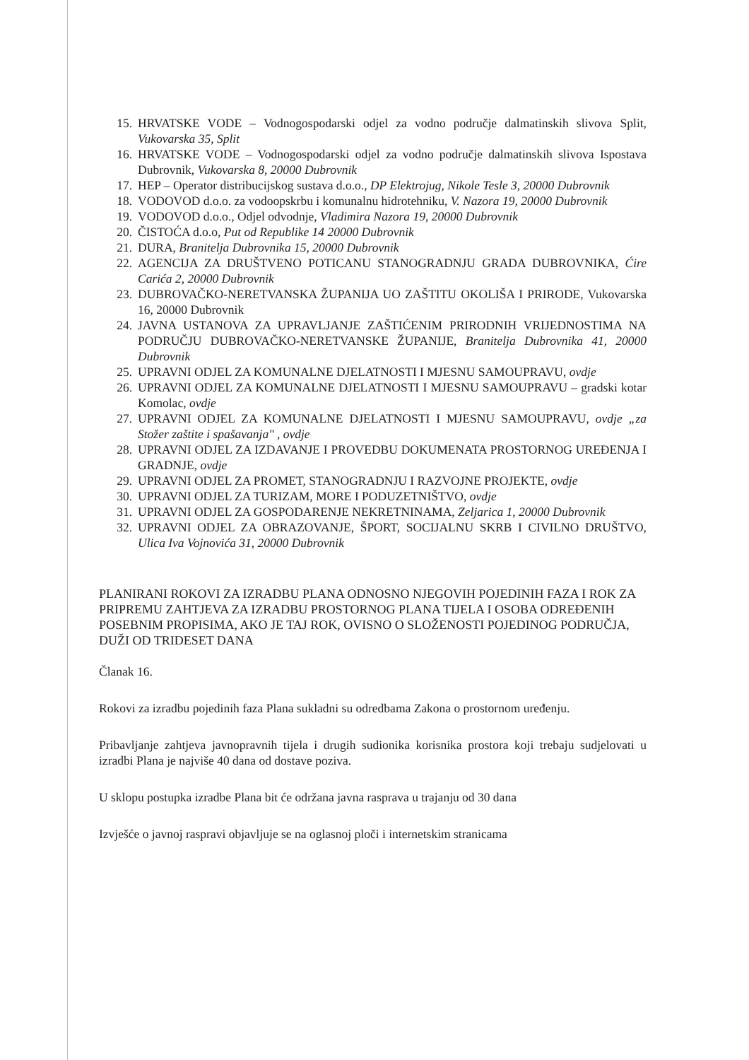15. HRVATSKE VODE – Vodnogospodarski odjel za vodno područje dalmatinskih slivova Split, Vukovarska 35, Split
16. HRVATSKE VODE – Vodnogospodarski odjel za vodno područje dalmatinskih slivova Ispostava Dubrovnik, Vukovarska 8, 20000 Dubrovnik
17. HEP – Operator distribucijskog sustava d.o.o., DP Elektrojug, Nikole Tesle 3, 20000 Dubrovnik
18. VODOVOD d.o.o. za vodoopskrbu i komunalnu hidrotehniku, V. Nazora 19, 20000 Dubrovnik
19. VODOVOD d.o.o., Odjel odvodnje, Vladimira Nazora 19, 20000 Dubrovnik
20. ČISTOĆA d.o.o, Put od Republike 14 20000 Dubrovnik
21. DURA, Branitelja Dubrovnika 15, 20000 Dubrovnik
22. AGENCIJA ZA DRUŠTVENO POTICANU STANOGRADNJU GRADA DUBROVNIKA, Ćire Carića 2, 20000 Dubrovnik
23. DUBROVAČKO-NERETVANSKA ŽUPANIJA UO ZAŠTITU OKOLIŠA I PRIRODE, Vukovarska 16, 20000 Dubrovnik
24. JAVNA USTANOVA ZA UPRAVLJANJE ZAŠTIĆENIM PRIRODNIH VRIJEDNOSTIMA NA PODRUČJU DUBROVAČKO-NERETVANSKE ŽUPANIJE, Branitelja Dubrovnika 41, 20000 Dubrovnik
25. UPRAVNI ODJEL ZA KOMUNALNE DJELATNOSTI I MJESNU SAMOUPRAVU, ovdje
26. UPRAVNI ODJEL ZA KOMUNALNE DJELATNOSTI I MJESNU SAMOUPRAVU – gradski kotar Komolac, ovdje
27. UPRAVNI ODJEL ZA KOMUNALNE DJELATNOSTI I MJESNU SAMOUPRAVU, ovdje „za Stožer zaštite i spašavanja" , ovdje
28. UPRAVNI ODJEL ZA IZDAVANJE I PROVEDBU DOKUMENATA PROSTORNOG UREĐENJA I GRADNJE, ovdje
29. UPRAVNI ODJEL ZA PROMET, STANOGRADNJU I RAZVOJNE PROJEKTE, ovdje
30. UPRAVNI ODJEL ZA TURIZAM, MORE I PODUZETNIŠTVO, ovdje
31. UPRAVNI ODJEL ZA GOSPODARENJE NEKRETNINAMA, Zeljarica 1, 20000 Dubrovnik
32. UPRAVNI ODJEL ZA OBRAZOVANJE, ŠPORT, SOCIJALNU SKRB I CIVILNO DRUŠTVO, Ulica Iva Vojnovića 31, 20000 Dubrovnik
PLANIRANI ROKOVI ZA IZRADBU PLANA ODNOSNO NJEGOVIH POJEDINIH FAZA I ROK ZA PRIPREMU ZAHTJEVA ZA IZRADBU PROSTORNOG PLANA TIJELA I OSOBA ODREĐENIH POSEBNIM PROPISIMA, AKO JE TAJ ROK, OVISNO O SLOŽENOSTI POJEDINOG PODRUČJA, DUŽI OD TRIDESET DANA
Članak 16.
Rokovi za izradbu pojedinih faza Plana sukladni su odredbama Zakona o prostornom uređenju.
Pribavljanje zahtjeva javnopravnih tijela i drugih sudionika korisnika prostora koji trebaju sudjelovati u izradbi Plana je najviše 40 dana od dostave poziva.
U sklopu postupka izradbe Plana bit će održana javna rasprava u trajanju od 30 dana
Izvješće o javnoj raspravi objavljuje se na oglasnoj ploči i internetskim stranicama